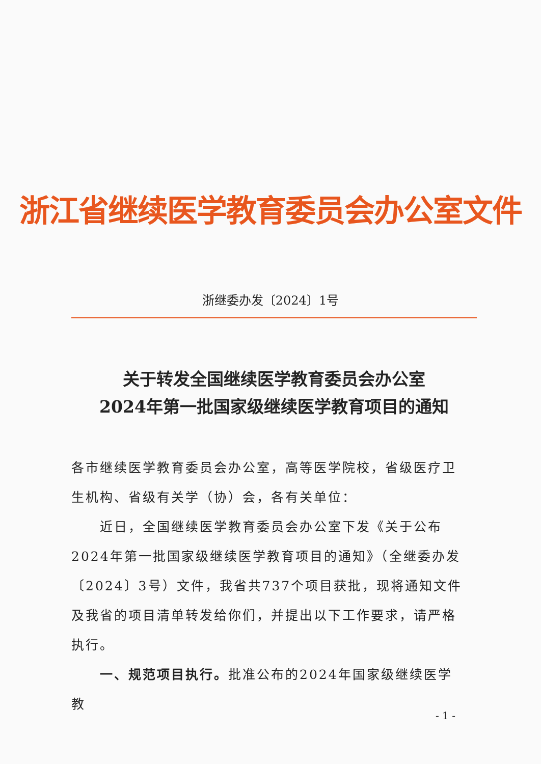浙江省继续医学教育委员会办公室文件
浙继委办发〔2024〕1号
关于转发全国继续医学教育委员会办公室
2024年第一批国家级继续医学教育项目的通知
各市继续医学教育委员会办公室，高等医学院校，省级医疗卫生机构、省级有关学（协）会，各有关单位：
近日，全国继续医学教育委员会办公室下发《关于公布2024年第一批国家级继续医学教育项目的通知》（全继委办发〔2024〕3号）文件，我省共737个项目获批，现将通知文件及我省的项目清单转发给你们，并提出以下工作要求，请严格执行。
一、规范项目执行。批准公布的2024年国家级继续医学教
- 1 -